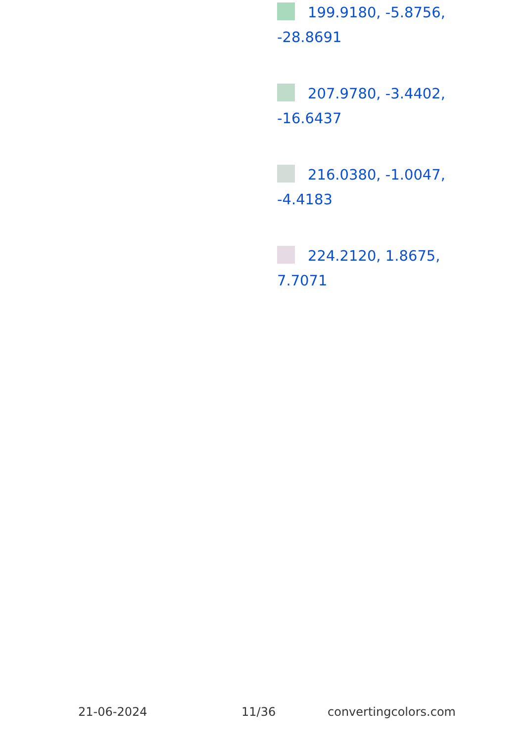199.9180, -5.8756, -28.8691
207.9780, -3.4402, -16.6437
216.0380, -1.0047, -4.4183
224.2120, 1.8675, 7.7071
21-06-2024 11/36 convertingcolors.com